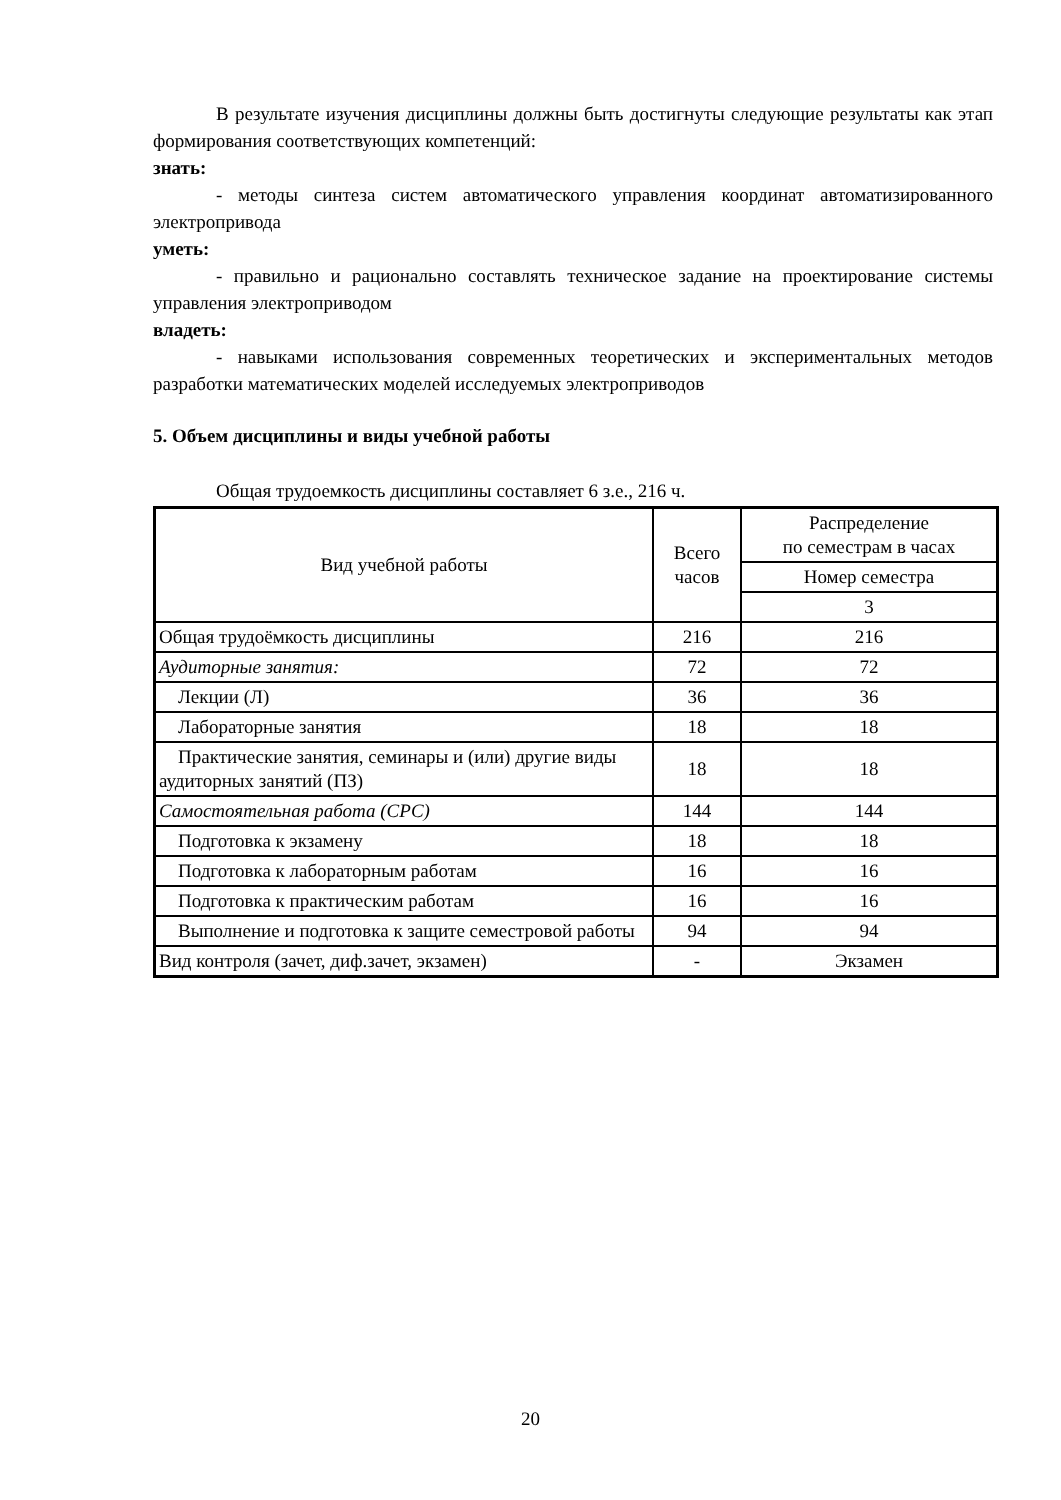В результате изучения дисциплины должны быть достигнуты следующие результаты как этап формирования соответствующих компетенций:
знать:
- методы синтеза систем автоматического управления координат автоматизированного электропривода
уметь:
- правильно и рационально составлять техническое задание на проектирование системы управления электроприводом
владеть:
- навыками использования современных теоретических и экспериментальных методов разработки математических моделей исследуемых электроприводов
5. Объем дисциплины и виды учебной работы
Общая трудоемкость дисциплины составляет 6 з.е., 216 ч.
| Вид учебной работы | Всего часов | Распределение по семестрам в часах |
| | | Номер семестра |
| | | 3 |
| Общая трудоёмкость дисциплины | 216 | 216 |
| Аудиторные занятия: | 72 | 72 |
| Лекции (Л) | 36 | 36 |
| Лабораторные занятия | 18 | 18 |
| Практические занятия, семинары и (или) другие виды аудиторных занятий (ПЗ) | 18 | 18 |
| Самостоятельная работа (СРС) | 144 | 144 |
| Подготовка к экзамену | 18 | 18 |
| Подготовка к лабораторным работам | 16 | 16 |
| Подготовка к практическим работам | 16 | 16 |
| Выполнение и подготовка к защите семестровой работы | 94 | 94 |
| Вид контроля (зачет, диф.зачет, экзамен) | - | Экзамен |
20